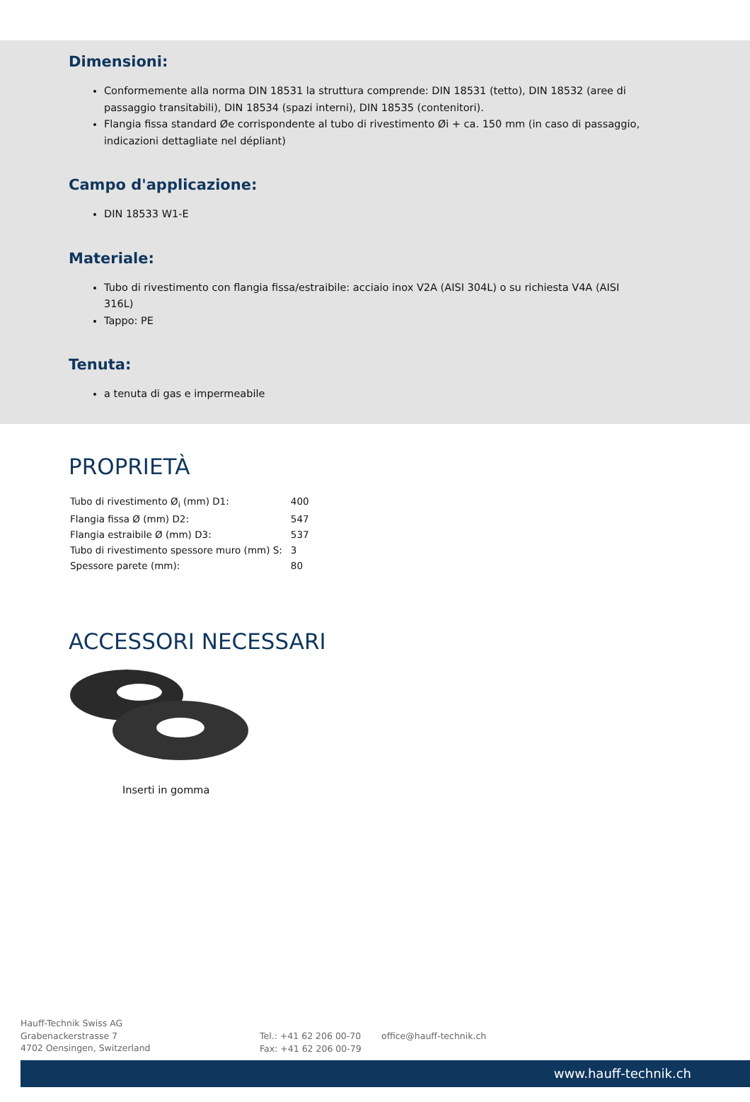Dimensioni:
Conformemente alla norma DIN 18531 la struttura comprende: DIN 18531 (tetto), DIN 18532 (aree di passaggio transitabili), DIN 18534 (spazi interni), DIN 18535 (contenitori).
Flangia fissa standard Øe corrispondente al tubo di rivestimento Øi + ca. 150 mm (in caso di passaggio, indicazioni dettagliate nel dépliant)
Campo d'applicazione:
DIN 18533 W1-E
Materiale:
Tubo di rivestimento con flangia fissa/estraibile: acciaio inox V2A (AISI 304L) o su richiesta V4A (AISI 316L)
Tappo: PE
Tenuta:
a tenuta di gas e impermeabile
PROPRIETÀ
| Tubo di rivestimento Ø<sub>i</sub> (mm) D1: | 400 |
| Flangia fissa Ø (mm) D2: | 547 |
| Flangia estraibile Ø (mm) D3: | 537 |
| Tubo di rivestimento spessore muro (mm) S: | 3 |
| Spessore parete (mm): | 80 |
ACCESSORI NECESSARI
Inserti in gomma
Hauff-Technik Swiss AG
Grabenackerstrasse 7
4702 Oensingen, Switzerland
Tel.: +41 62 206 00-70
Fax: +41 62 206 00-79
office@hauff-technik.ch
www.hauff-technik.ch